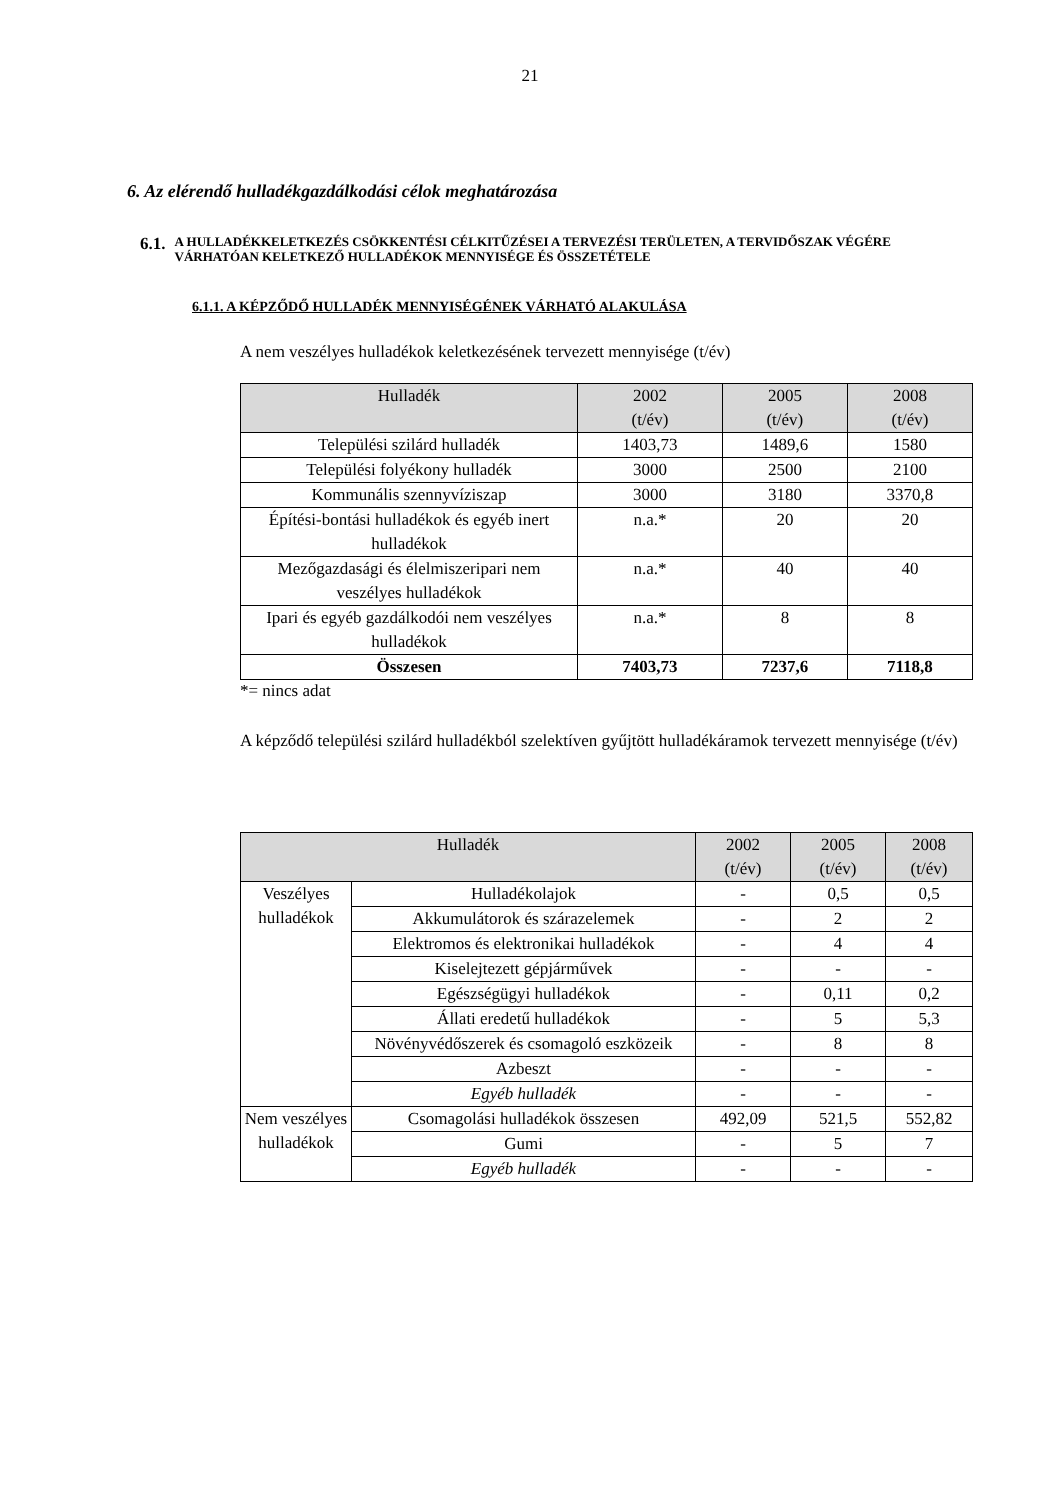21
6. Az elérendő hulladékgazdálkodási célok meghatározása
6.1.
A HULLADÉKKELETKEZÉS CSÖKKENTÉSI CÉLKITŰZÉSEI A TERVEZÉSI TERÜLETEN, A TERVIDŐSZAK VÉGÉRE VÁRHATÓAN KELETKEZŐ HULLADÉKOK MENNYISÉGE ÉS ÖSSZETÉTELE
6.1.1. A KÉPZŐDŐ HULLADÉK MENNYISÉGÉNEK VÁRHATÓ ALAKULÁSA
A nem veszélyes hulladékok keletkezésének tervezett mennyisége (t/év)
| Hulladék | 2002 (t/év) | 2005 (t/év) | 2008 (t/év) |
| --- | --- | --- | --- |
| Települési szilárd hulladék | 1403,73 | 1489,6 | 1580 |
| Települési folyékony hulladék | 3000 | 2500 | 2100 |
| Kommunális szennyvíziszap | 3000 | 3180 | 3370,8 |
| Építési-bontási hulladékok és egyéb inert hulladékok | n.a.* | 20 | 20 |
| Mezőgazdasági és élelmiszeripari nem veszélyes hulladékok | n.a.* | 40 | 40 |
| Ipari és egyéb gazdálkodói nem veszélyes hulladékok | n.a.* | 8 | 8 |
| Összesen | 7403,73 | 7237,6 | 7118,8 |
*= nincs adat
A képződő települési szilárd hulladékból szelektíven gyűjtött hulladékáramok tervezett mennyisége (t/év)
| Hulladék | | 2002 (t/év) | 2005 (t/év) | 2008 (t/év) |
| --- | --- | --- | --- | --- |
| Veszélyes hulladékok | Hulladékolajok | - | 0,5 | 0,5 |
| | Akkumulátorok és szárazelemek | - | 2 | 2 |
| | Elektromos és elektronikai hulladékok | - | 4 | 4 |
| | Kiselejtezett gépjárművek | - | - | - |
| | Egészségügyi hulladékok | - | 0,11 | 0,2 |
| | Állati eredetű hulladékok | - | 5 | 5,3 |
| | Növényvédőszerek és csomagoló eszközeik | - | 8 | 8 |
| | Azbeszt | - | - | - |
| | Egyéb hulladék | - | - | - |
| Nem veszélyes hulladékok | Csomagolási hulladékok összesen | 492,09 | 521,5 | 552,82 |
| | Gumi | - | 5 | 7 |
| | Egyéb hulladék | - | - | - |